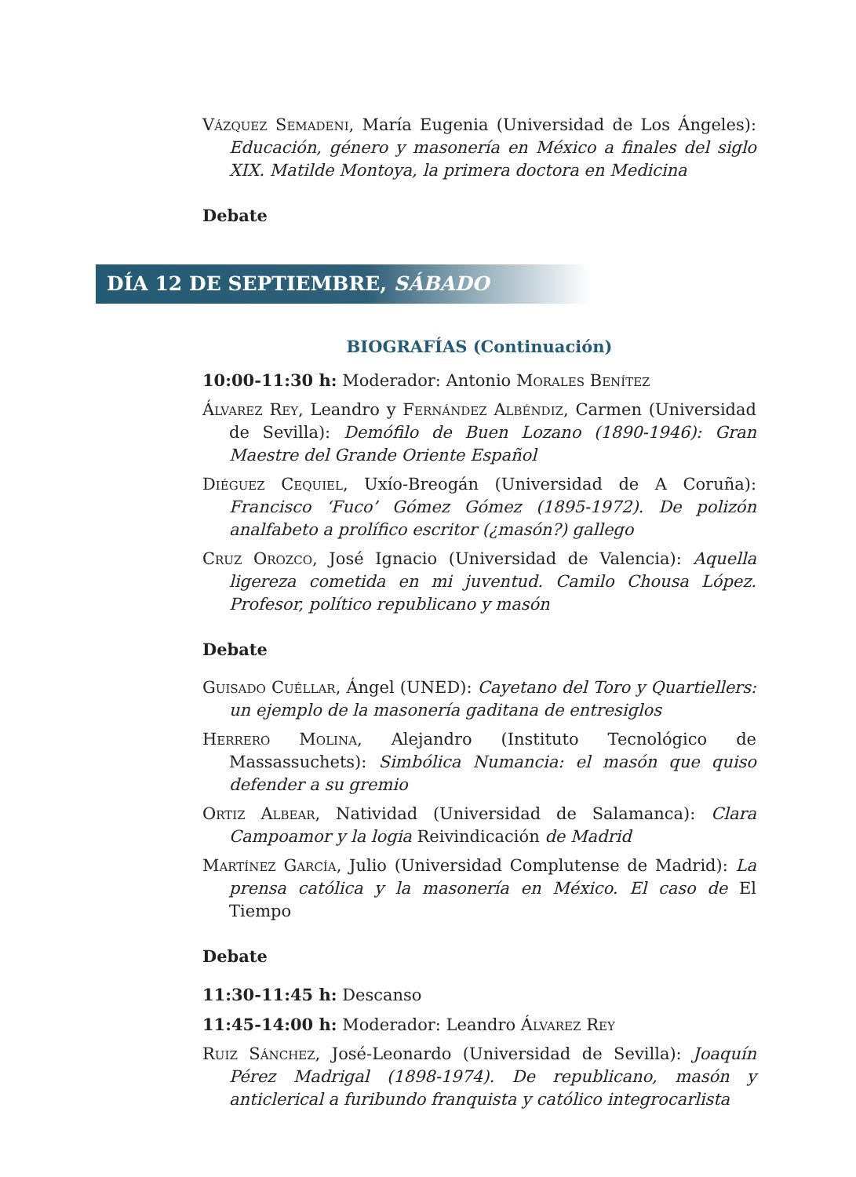Vázquez Semadeni, María Eugenia (Universidad de Los Ángeles): Educación, género y masonería en México a finales del siglo XIX. Matilde Montoya, la primera doctora en Medicina
Debate
DÍA 12 DE SEPTIEMBRE, SÁBADO
BIOGRAFÍAS (Continuación)
10:00-11:30 h: Moderador: Antonio Morales Benítez
Álvarez Rey, Leandro y Fernández Albéndiz, Carmen (Universidad de Sevilla): Demófilo de Buen Lozano (1890-1946): Gran Maestre del Grande Oriente Español
Diéguez Cequiel, Uxío-Breogán (Universidad de A Coruña): Francisco ‘Fuco’ Gómez Gómez (1895-1972). De polizón analfabeto a prolífico escritor (¿masón?) gallego
Cruz Orozco, José Ignacio (Universidad de Valencia): Aquella ligereza cometida en mi juventud. Camilo Chousa López. Profesor, político republicano y masón
Debate
Guisado Cuéllar, Ángel (UNED): Cayetano del Toro y Quartiellers: un ejemplo de la masonería gaditana de entresiglos
Herrero Molina, Alejandro (Instituto Tecnológico de Massassuchets): Simbólica Numancia: el masón que quiso defender a su gremio
Ortiz Albear, Natividad (Universidad de Salamanca): Clara Campoamor y la logia Reivindicación de Madrid
Martínez García, Julio (Universidad Complutense de Madrid): La prensa católica y la masonería en México. El caso de El Tiempo
Debate
11:30-11:45 h: Descanso
11:45-14:00 h: Moderador: Leandro Álvarez Rey
Ruiz Sánchez, José-Leonardo (Universidad de Sevilla): Joaquín Pérez Madrigal (1898-1974). De republicano, masón y anticlerical a furibundo franquista y católico integrocarlista